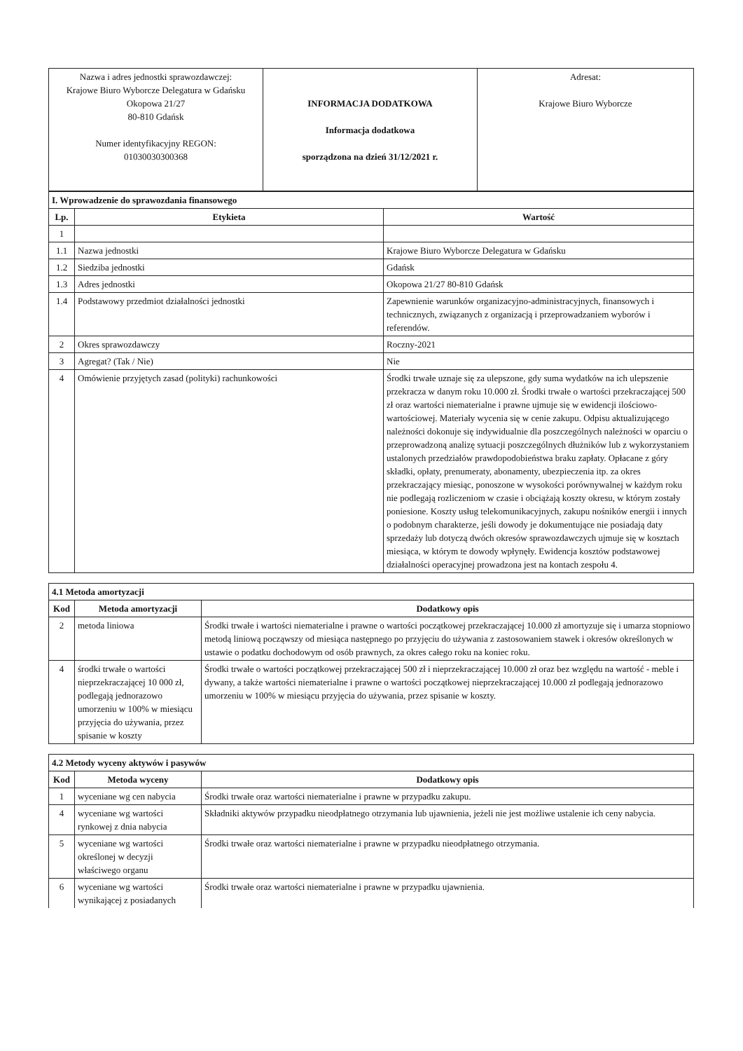| Nazwa i adres jednostki sprawozdawczej: Krajowe Biuro Wyborcze Delegatura w Gdańsku Okopowa 21/27 80-810 Gdańsk Numer identyfikacyjny REGON: 01030030300368 | INFORMACJA DODATKOWA Informacja dodatkowa sporządzona na dzień 31/12/2021 r. | Adresat: Krajowe Biuro Wyborcze |
| I. Wprowadzenie do sprawozdania finansowego | | |
| Lp. | Etykieta | Wartość |
| 1 | | |
| 1.1 | Nazwa jednostki | Krajowe Biuro Wyborcze Delegatura w Gdańsku |
| 1.2 | Siedziba jednostki | Gdańsk |
| 1.3 | Adres jednostki | Okopowa 21/27 80-810 Gdańsk |
| 1.4 | Podstawowy przedmiot działalności jednostki | Zapewnienie warunków organizacyjno-administracyjnych, finansowych i technicznych, związanych z organizacją i przeprowadzaniem wyborów i referendów. |
| 2 | Okres sprawozdawczy | Roczny-2021 |
| 3 | Agregat? (Tak / Nie) | Nie |
| 4 | Omówienie przyjętych zasad (polityki) rachunkowości | Środki trwałe uznaje się za ulepszone, gdy suma wydatków na ich ulepszenie przekracza w danym roku 10.000 zł. Środki trwałe o wartości przekraczającej 500 zł oraz wartości niematerialne i prawne ujmuje się w ewidencji ilościowo-wartościowej. Materiały wycenia się w cenie zakupu. Odpisu aktualizującego należności dokonuje się indywidualnie dla poszczególnych należności w oparciu o przeprowadzoną analizę sytuacji poszczególnych dłużników lub z wykorzystaniem ustalonych przedziałów prawdopodobieństwa braku zapłaty. Opłacane z góry składki, opłaty, prenumeraty, abonamenty, ubezpieczenia itp. za okres przekraczający miesiąc, ponoszone w wysokości porównywalnej w każdym roku nie podlegają rozliczeniom w czasie i obciążają koszty okresu, w którym zostały poniesione. Koszty usług telekomunikacyjnych, zakupu nośników energii i innych o podobnym charakterze, jeśli dowody je dokumentujące nie posiadają daty sprzedaży lub dotyczą dwóch okresów sprawozdawczych ujmuje się w kosztach miesiąca, w którym te dowody wpłynęły. Ewidencja kosztów podstawowej działalności operacyjnej prowadzona jest na kontach zespołu 4. |
| 4.1 Metoda amortyzacji | | |
| Kod | Metoda amortyzacji | Dodatkowy opis |
| 2 | metoda liniowa | Środki trwałe i wartości niematerialne i prawne o wartości początkowej przekraczającej 10.000 zł amortyzuje się i umarza stopniowo metodą liniową począwszy od miesiąca następnego po przyjęciu do używania z zastosowaniem stawek i okresów określonych w ustawie o podatku dochodowym od osób prawnych, za okres całego roku na koniec roku. |
| 4 | środki trwałe o wartości nieprzekraczającej 10 000 zł, podlegają jednorazowo umorzeniu w 100% w miesiącu przyjęcia do używania, przez spisanie w koszty | Środki trwałe o wartości początkowej przekraczającej 500 zł i nieprzekraczającej 10.000 zł oraz bez względu na wartość - meble i dywany, a także wartości niematerialne i prawne o wartości początkowej nieprzekraczającej 10.000 zł podlegają jednorazowo umorzeniu w 100% w miesiącu przyjęcia do używania, przez spisanie w koszty. |
| 4.2 Metody wyceny aktywów i pasywów | | |
| Kod | Metoda wyceny | Dodatkowy opis |
| 1 | wyceniane wg cen nabycia | Środki trwałe oraz wartości niematerialne i prawne w przypadku zakupu. |
| 4 | wyceniane wg wartości rynkowej z dnia nabycia | Składniki aktywów przypadku nieodpłatnego otrzymania lub ujawnienia, jeżeli nie jest możliwe ustalenie ich ceny nabycia. |
| 5 | wyceniane wg wartości określonej w decyzji właściwego organu | Środki trwałe oraz wartości niematerialne i prawne w przypadku nieodpłatnego otrzymania. |
| 6 | wyceniane wg wartości wynikającej z posiadanych | Środki trwałe oraz wartości niematerialne i prawne w przypadku ujawnienia. |